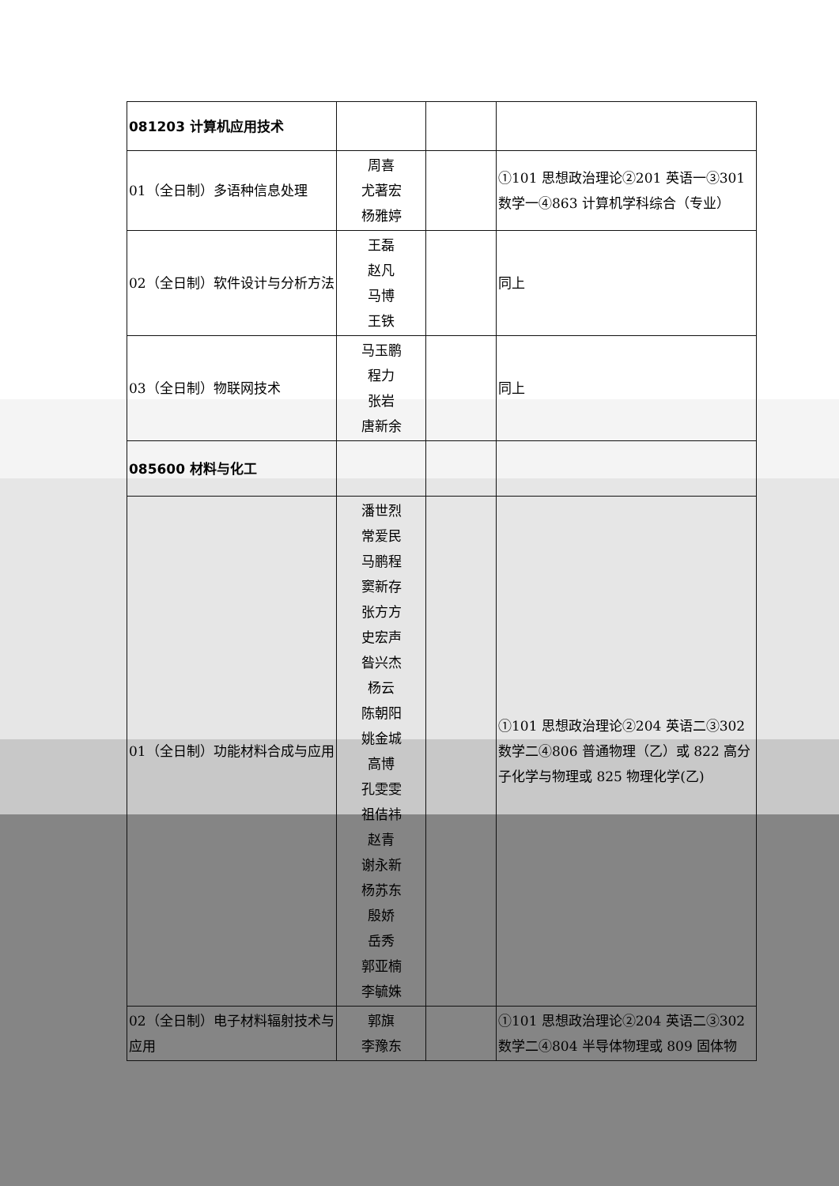| 081203 计算机应用技术 | | | |
| 01（全日制）多语种信息处理 | 周喜 尤著宏 杨雅婷 | | ①101 思想政治理论②201 英语一③301 数学一④863 计算机学科综合（专业） |
| 02（全日制）软件设计与分析方法 | 王磊 赵凡 马博 王铁 | | 同上 |
| 03（全日制）物联网技术 | 马玉鹏 程力 张岩 唐新余 | | 同上 |
| 085600 材料与化工 | | | |
| 01（全日制）功能材料合成与应用 | 潘世烈 常爱民 马鹏程 窦新存 张方方 史宏声 昝兴杰 杨云 陈朝阳 姚金城 高博 孔雯雯 祖佶祎 赵青 谢永新 杨苏东 殷娇 岳秀 郭亚楠 李毓姝 | | ①101 思想政治理论②204 英语二③302 数学二④806 普通物理（乙）或 822 高分子化学与物理或 825 物理化学(乙) |
| 02（全日制）电子材料辐射技术与应用 | 郭旗 李豫东 | | ①101 思想政治理论②204 英语二③302 数学二④804 半导体物理或 809 固体物 |